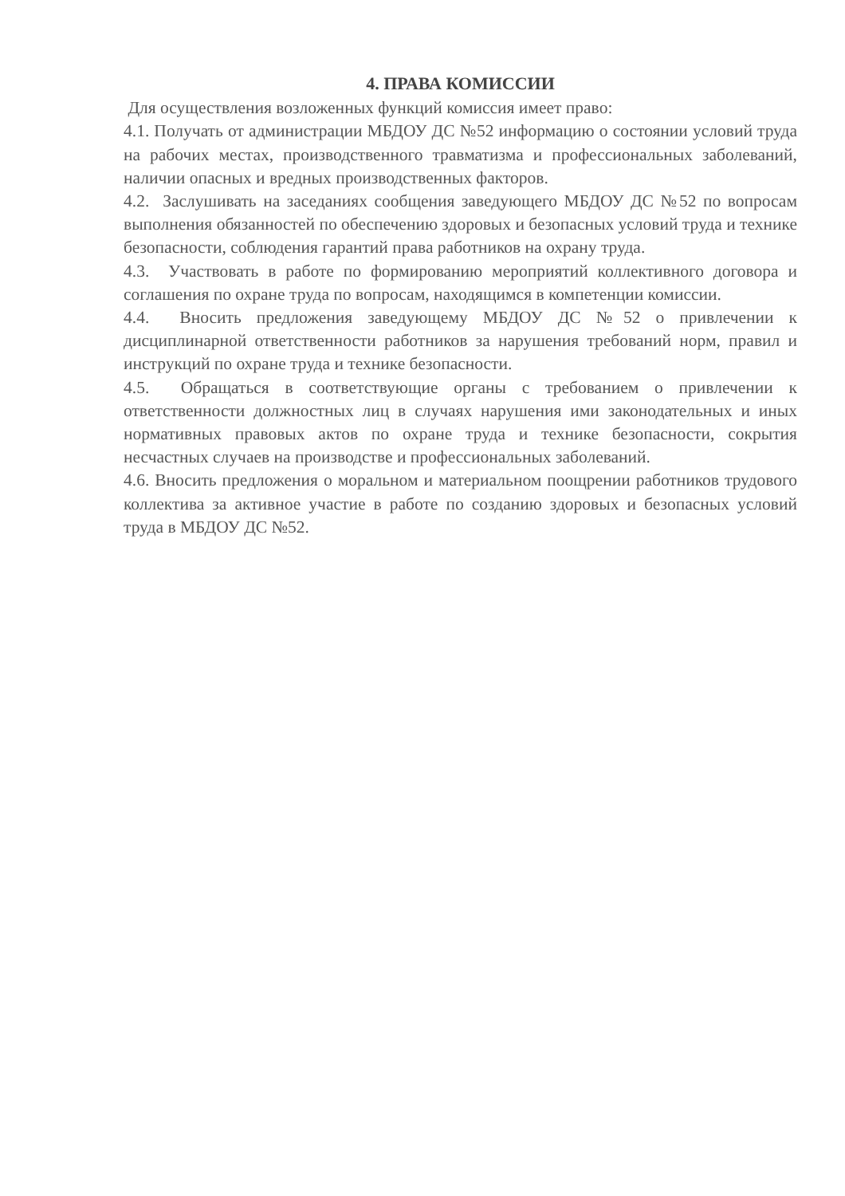4. ПРАВА КОМИССИИ
Для осуществления возложенных функций комиссия имеет право:
4.1. Получать от администрации МБДОУ ДС №52 информацию о состоянии условий труда на рабочих местах, производственного травматизма и профессиональных заболеваний, наличии опасных и вредных производственных факторов.
4.2. Заслушивать на заседаниях сообщения заведующего МБДОУ ДС №52 по вопросам выполнения обязанностей по обеспечению здоровых и безопасных условий труда и технике безопасности, соблюдения гарантий права работников на охрану труда.
4.3. Участвовать в работе по формированию мероприятий коллективного договора и соглашения по охране труда по вопросам, находящимся в компетенции комиссии.
4.4. Вносить предложения заведующему МБДОУ ДС №52 о привлечении к дисциплинарной ответственности работников за нарушения требований норм, правил и инструкций по охране труда и технике безопасности.
4.5. Обращаться в соответствующие органы с требованием о привлечении к ответственности должностных лиц в случаях нарушения ими законодательных и иных нормативных правовых актов по охране труда и технике безопасности, сокрытия несчастных случаев на производстве и профессиональных заболеваний.
4.6. Вносить предложения о моральном и материальном поощрении работников трудового коллектива за активное участие в работе по созданию здоровых и безопасных условий труда в МБДОУ ДС №52.